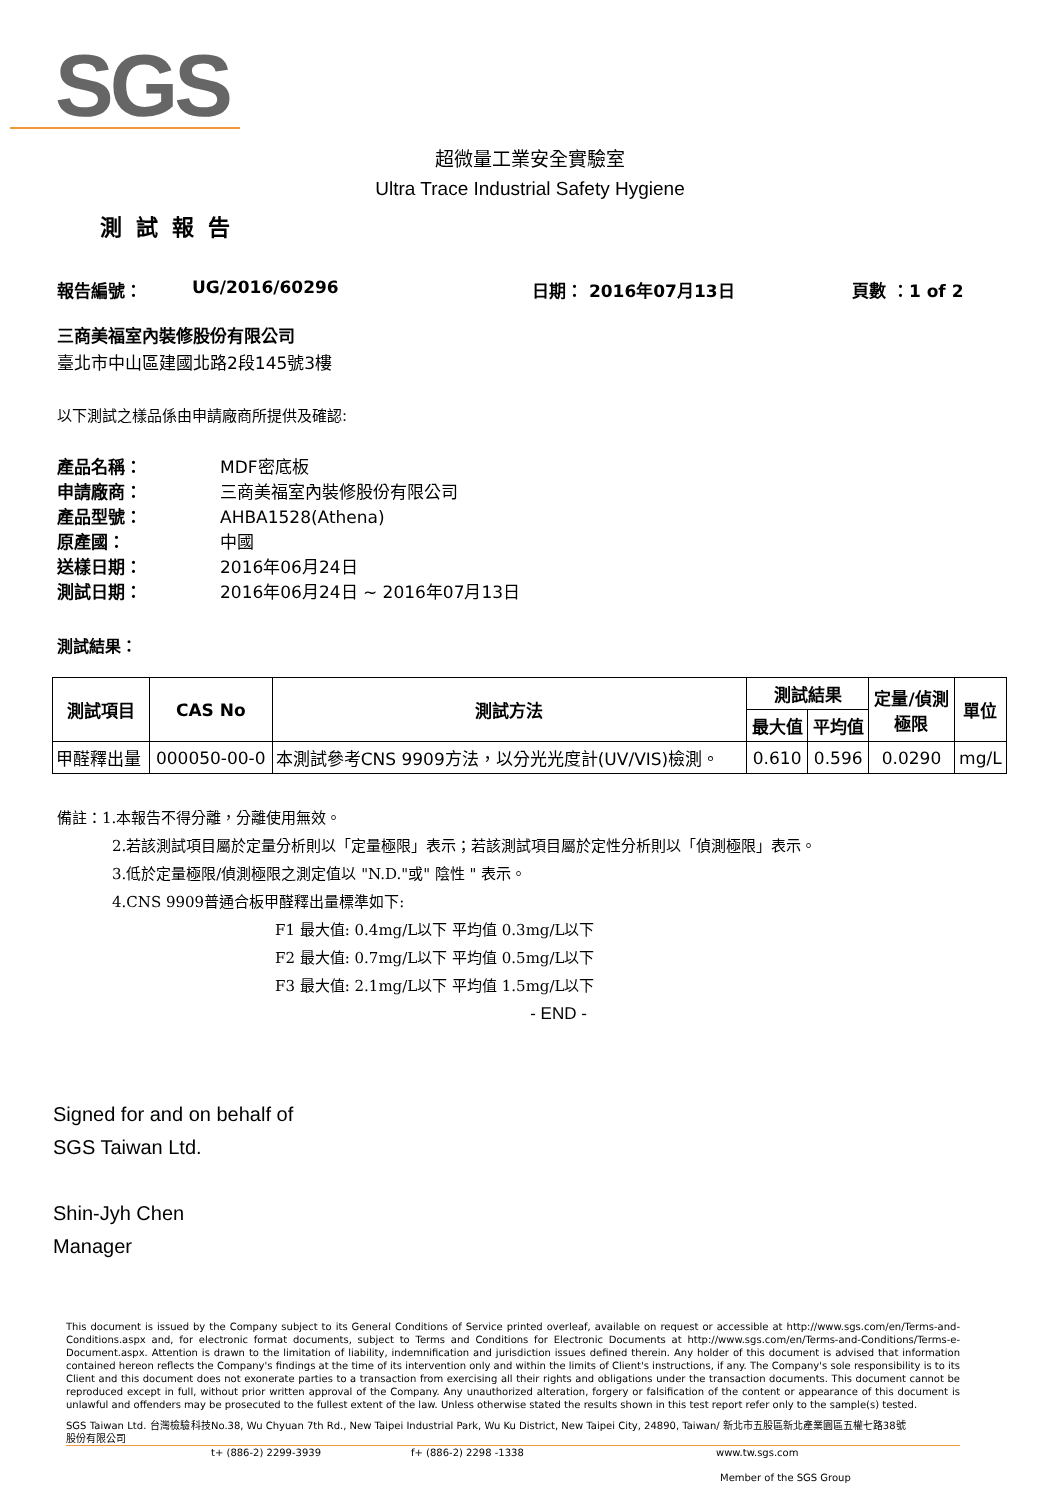SGS
超微量工業安全實驗室
Ultra Trace Industrial Safety Hygiene
測試報告
報告編號： UG/2016/60296 日期： 2016年07月13日 頁數 ：1 of 2
三商美福室內裝修股份有限公司
臺北市中山區建國北路2段145號3樓
以下測試之樣品係由申請廠商所提供及確認:
產品名稱： MDF密底板
申請廠商： 三商美福室內裝修股份有限公司
產品型號： AHBA1528(Athena)
原產國： 中國
送樣日期： 2016年06月24日
測試日期： 2016年06月24日 ~ 2016年07月13日
測試結果：
| 測試項目 | CAS No | 測試方法 | 測試結果 | | 定量/偵測 極限 | 單位 |
| --- | --- | --- | --- | --- | --- | --- |
| | | | 最大值 | 平均值 | | |
| 甲醛釋出量 | 000050-00-0 | 本測試參考CNS 9909方法，以分光光度計(UV/VIS)檢測。 | 0.610 | 0.596 | 0.0290 | mg/L |
備註：1.本報告不得分離，分離使用無效。
2.若該測試項目屬於定量分析則以「定量極限」表示；若該測試項目屬於定性分析則以「偵測極限」表示。
3.低於定量極限/偵測極限之測定值以 "N.D."或" 陰性 " 表示。
4.CNS 9909普通合板甲醛釋出量標準如下:
F1 最大值: 0.4mg/L以下 平均值 0.3mg/L以下
F2 最大值: 0.7mg/L以下 平均值 0.5mg/L以下
F3 最大值: 2.1mg/L以下 平均值 1.5mg/L以下
- END -
Signed for and on behalf of
SGS Taiwan Ltd.
Shin-Jyh Chen
Manager
This document is issued by the Company subject to its General Conditions of Service printed overleaf, available on request or accessible at http://www.sgs.com/en/Terms-and-Conditions.aspx and, for electronic format documents, subject to Terms and Conditions for Electronic Documents at http://www.sgs.com/en/Terms-and-Conditions/Terms-e-Document.aspx. Attention is drawn to the limitation of liability, indemnification and jurisdiction issues defined therein. Any holder of this document is advised that information contained hereon reflects the Company's findings at the time of its intervention only and within the limits of Client's instructions, if any. The Company's sole responsibility is to its Client and this document does not exonerate parties to a transaction from exercising all their rights and obligations under the transaction documents. This document cannot be reproduced except in full, without prior written approval of the Company. Any unauthorized alteration, forgery or falsification of the content or appearance of this document is unlawful and offenders may be prosecuted to the fullest extent of the law. Unless otherwise stated the results shown in this test report refer only to the sample(s) tested.
SGS Taiwan Ltd. 台灣檢驗科技股份有限公司 No.38, Wu Chyuan 7th Rd., New Taipei Industrial Park, Wu Ku District, New Taipei City, 24890, Taiwan/ 新北市五股區新北產業園區五權七路38號
t+ (886-2) 2299-3939 f+ (886-2) 2298 -1338 www.tw.sgs.com
Member of the SGS Group